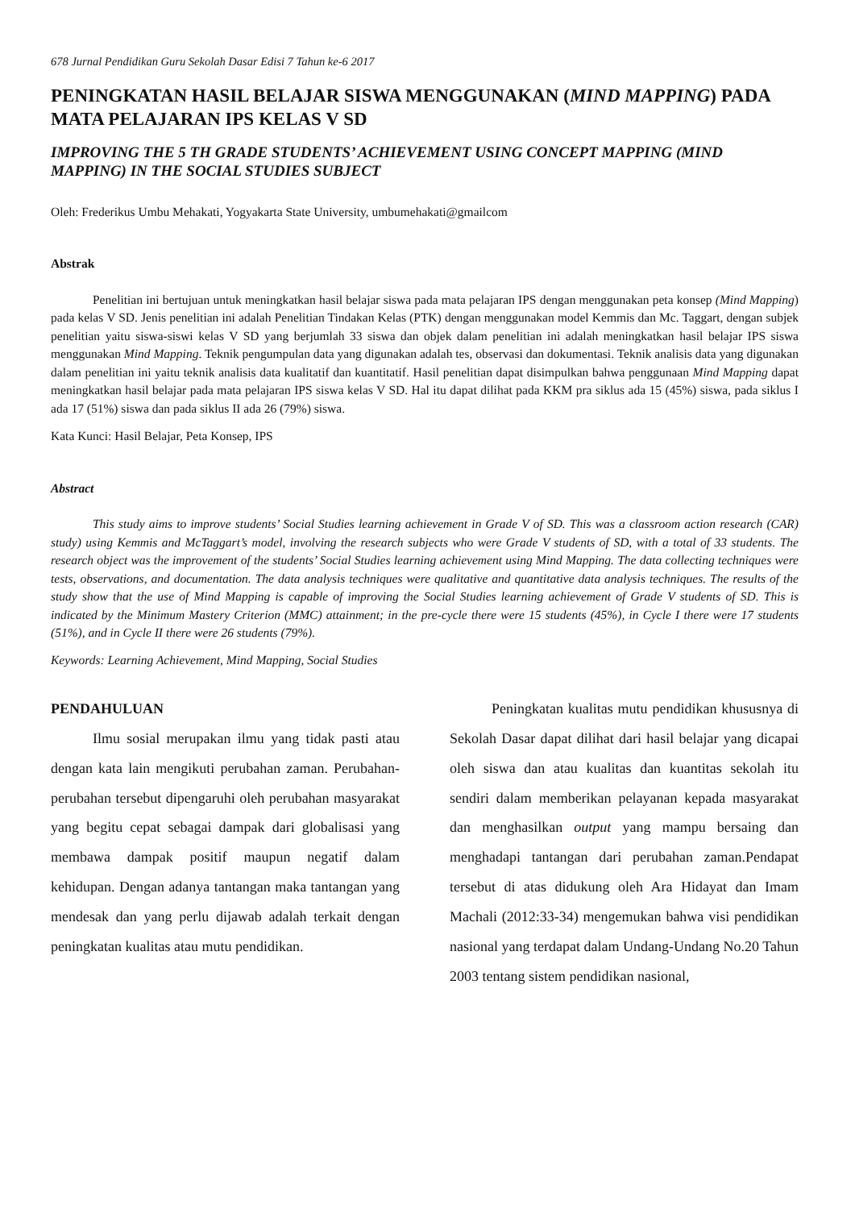678 Jurnal Pendidikan Guru Sekolah Dasar Edisi 7 Tahun ke-6 2017
PENINGKATAN HASIL BELAJAR SISWA MENGGUNAKAN (MIND MAPPING) PADA MATA PELAJARAN IPS KELAS V SD
IMPROVING THE 5 TH GRADE STUDENTS’ ACHIEVEMENT USING CONCEPT MAPPING (MIND MAPPING) IN THE SOCIAL STUDIES SUBJECT
Oleh: Frederikus Umbu Mehakati, Yogyakarta State University, umbumehakati@gmailcom
Abstrak
Penelitian ini bertujuan untuk meningkatkan hasil belajar siswa pada mata pelajaran IPS dengan menggunakan peta konsep (Mind Mapping) pada kelas V SD. Jenis penelitian ini adalah Penelitian Tindakan Kelas (PTK) dengan menggunakan model Kemmis dan Mc. Taggart, dengan subjek penelitian yaitu siswa-siswi kelas V SD yang berjumlah 33 siswa dan objek dalam penelitian ini adalah meningkatkan hasil belajar IPS siswa menggunakan Mind Mapping. Teknik pengumpulan data yang digunakan adalah tes, observasi dan dokumentasi. Teknik analisis data yang digunakan dalam penelitian ini yaitu teknik analisis data kualitatif dan kuantitatif. Hasil penelitian dapat disimpulkan bahwa penggunaan Mind Mapping dapat meningkatkan hasil belajar pada mata pelajaran IPS siswa kelas V SD. Hal itu dapat dilihat pada KKM pra siklus ada 15 (45%) siswa, pada siklus I ada 17 (51%) siswa dan pada siklus II ada 26 (79%) siswa.
Kata Kunci: Hasil Belajar, Peta Konsep, IPS
Abstract
This study aims to improve students’ Social Studies learning achievement in Grade V of SD. This was a classroom action research (CAR) study) using Kemmis and McTaggart’s model, involving the research subjects who were Grade V students of SD, with a total of 33 students. The research object was the improvement of the students’ Social Studies learning achievement using Mind Mapping. The data collecting techniques were tests, observations, and documentation. The data analysis techniques were qualitative and quantitative data analysis techniques. The results of the study show that the use of Mind Mapping is capable of improving the Social Studies learning achievement of Grade V students of SD. This is indicated by the Minimum Mastery Criterion (MMC) attainment; in the pre-cycle there were 15 students (45%), in Cycle I there were 17 students (51%), and in Cycle II there were 26 students (79%).
Keywords: Learning Achievement, Mind Mapping, Social Studies
PENDAHULUAN
Ilmu sosial merupakan ilmu yang tidak pasti atau dengan kata lain mengikuti perubahan zaman. Perubahan-perubahan tersebut dipengaruhi oleh perubahan masyarakat yang begitu cepat sebagai dampak dari globalisasi yang membawa dampak positif maupun negatif dalam kehidupan. Dengan adanya tantangan maka tantangan yang mendesak dan yang perlu dijawab adalah terkait dengan peningkatan kualitas atau mutu pendidikan.
Peningkatan kualitas mutu pendidikan khususnya di Sekolah Dasar dapat dilihat dari hasil belajar yang dicapai oleh siswa dan atau kualitas dan kuantitas sekolah itu sendiri dalam memberikan pelayanan kepada masyarakat dan menghasilkan output yang mampu bersaing dan menghadapi tantangan dari perubahan zaman.Pendapat tersebut di atas didukung oleh Ara Hidayat dan Imam Machali (2012:33-34) mengemukan bahwa visi pendidikan nasional yang terdapat dalam Undang-Undang No.20 Tahun 2003 tentang sistem pendidikan nasional,